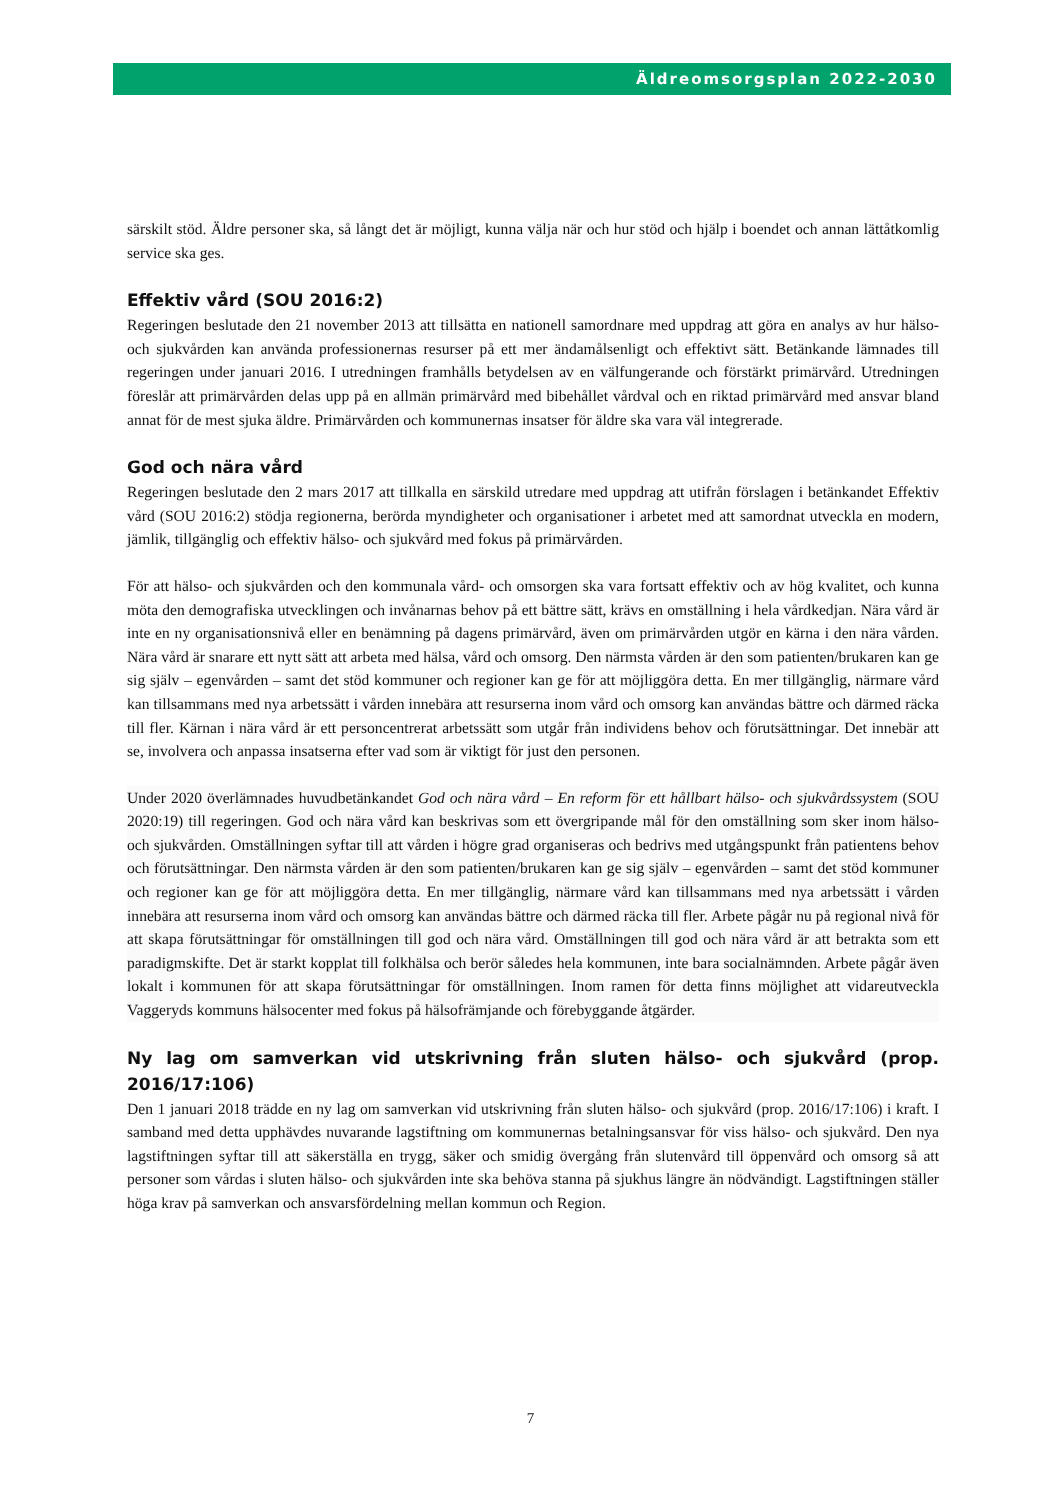Äldreomsorgsplan 2022-2030
särskilt stöd. Äldre personer ska, så långt det är möjligt, kunna välja när och hur stöd och hjälp i boendet och annan lättåtkomlig service ska ges.
Effektiv vård (SOU 2016:2)
Regeringen beslutade den 21 november 2013 att tillsätta en nationell samordnare med uppdrag att göra en analys av hur hälso- och sjukvården kan använda professionernas resurser på ett mer ändamålsenligt och effektivt sätt. Betänkande lämnades till regeringen under januari 2016. I utredningen framhålls betydelsen av en välfungerande och förstärkt primärvård. Utredningen föreslår att primärvården delas upp på en allmän primärvård med bibehållet vårdval och en riktad primärvård med ansvar bland annat för de mest sjuka äldre. Primärvården och kommunernas insatser för äldre ska vara väl integrerade.
God och nära vård
Regeringen beslutade den 2 mars 2017 att tillkalla en särskild utredare med uppdrag att utifrån förslagen i betänkandet Effektiv vård (SOU 2016:2) stödja regionerna, berörda myndigheter och organisationer i arbetet med att samordnat utveckla en modern, jämlik, tillgänglig och effektiv hälso- och sjukvård med fokus på primärvården.
För att hälso- och sjukvården och den kommunala vård- och omsorgen ska vara fortsatt effektiv och av hög kvalitet, och kunna möta den demografiska utvecklingen och invånarnas behov på ett bättre sätt, krävs en omställning i hela vårdkedjan. Nära vård är inte en ny organisationsnivå eller en benämning på dagens primärvård, även om primärvården utgör en kärna i den nära vården. Nära vård är snarare ett nytt sätt att arbeta med hälsa, vård och omsorg. Den närmsta vården är den som patienten/brukaren kan ge sig själv – egenvården – samt det stöd kommuner och regioner kan ge för att möjliggöra detta. En mer tillgänglig, närmare vård kan tillsammans med nya arbetssätt i vården innebära att resurserna inom vård och omsorg kan användas bättre och därmed räcka till fler. Kärnan i nära vård är ett personcentrerat arbetssätt som utgår från individens behov och förutsättningar. Det innebär att se, involvera och anpassa insatserna efter vad som är viktigt för just den personen.
Under 2020 överlämnades huvudbetänkandet God och nära vård – En reform för ett hållbart hälso- och sjukvårdssystem (SOU 2020:19) till regeringen. God och nära vård kan beskrivas som ett övergripande mål för den omställning som sker inom hälso- och sjukvården. Omställningen syftar till att vården i högre grad organiseras och bedrivs med utgångspunkt från patientens behov och förutsättningar. Den närmsta vården är den som patienten/brukaren kan ge sig själv – egenvården – samt det stöd kommuner och regioner kan ge för att möjliggöra detta. En mer tillgänglig, närmare vård kan tillsammans med nya arbetssätt i vården innebära att resurserna inom vård och omsorg kan användas bättre och därmed räcka till fler. Arbete pågår nu på regional nivå för att skapa förutsättningar för omställningen till god och nära vård. Omställningen till god och nära vård är att betrakta som ett paradigmskifte. Det är starkt kopplat till folkhälsa och berör således hela kommunen, inte bara socialnämnden. Arbete pågår även lokalt i kommunen för att skapa förutsättningar för omställningen. Inom ramen för detta finns möjlighet att vidareutveckla Vaggeryds kommuns hälsocenter med fokus på hälsofrämjande och förebyggande åtgärder.
Ny lag om samverkan vid utskrivning från sluten hälso- och sjukvård (prop. 2016/17:106)
Den 1 januari 2018 trädde en ny lag om samverkan vid utskrivning från sluten hälso- och sjukvård (prop. 2016/17:106) i kraft. I samband med detta upphävdes nuvarande lagstiftning om kommunernas betalningsansvar för viss hälso- och sjukvård. Den nya lagstiftningen syftar till att säkerställa en trygg, säker och smidig övergång från slutenvård till öppenvård och omsorg så att personer som vårdas i sluten hälso- och sjukvården inte ska behöva stanna på sjukhus längre än nödvändigt. Lagstiftningen ställer höga krav på samverkan och ansvarsfördelning mellan kommun och Region.
7